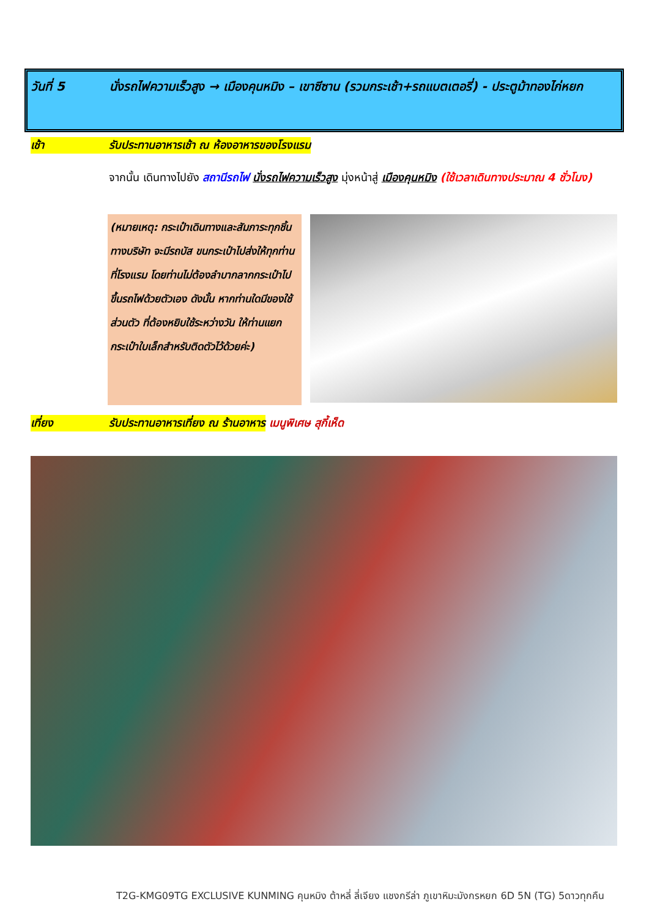วันที่ 5 นั่งรถไฟความเร็วสูง → เมืองคุนหมิง – เขาซีซาน (รวมกระเช้า+รถแบตเตอรี่) - ประตูม้าทองไก่หยก
เช้า รับประทานอาหารเช้า ณ ห้องอาหารของโรงแรม
จากนั้น เดินทางไปยัง สถานีรถไฟ นั่งรถไฟความเร็วสูง มุ่งหน้าสู่ เมืองคุนหมิง (ใช้เวลาเดินทางประมาณ 4 ชั่วโมง)
(หมายเหตุ: กระเป๋าเดินทางและสัมภาระทุกชิ้น ทางบริษัท จะมีรถบัส ขนกระเป๋าไปส่งให้ทุกท่านที่โรงแรม โดยท่านไม่ต้องลำบากลากกระเป๋าไปขึ้นรถไฟด้วยตัวเอง ดังนั้น หากท่านใดมีของใช้ส่วนตัว ที่ต้องหยิบใช้ระหว่างวัน ให้ท่านแยกกระเป๋าใบเล็กสำหรับติดตัวไว้ด้วยค่ะ)
เที่ยง รับประทานอาหารเที่ยง ณ ร้านอาหาร
เมนูพิเศษ สุกี้เห็ด
T2G-KMG09TG EXCLUSIVE KUNMING คุนหมิง ต้าหลี่ ลี่เจียง แชงกรีล่า ภูเขาหิมะมังกรหยก 6D 5N (TG) 5ดาวทุกคืน